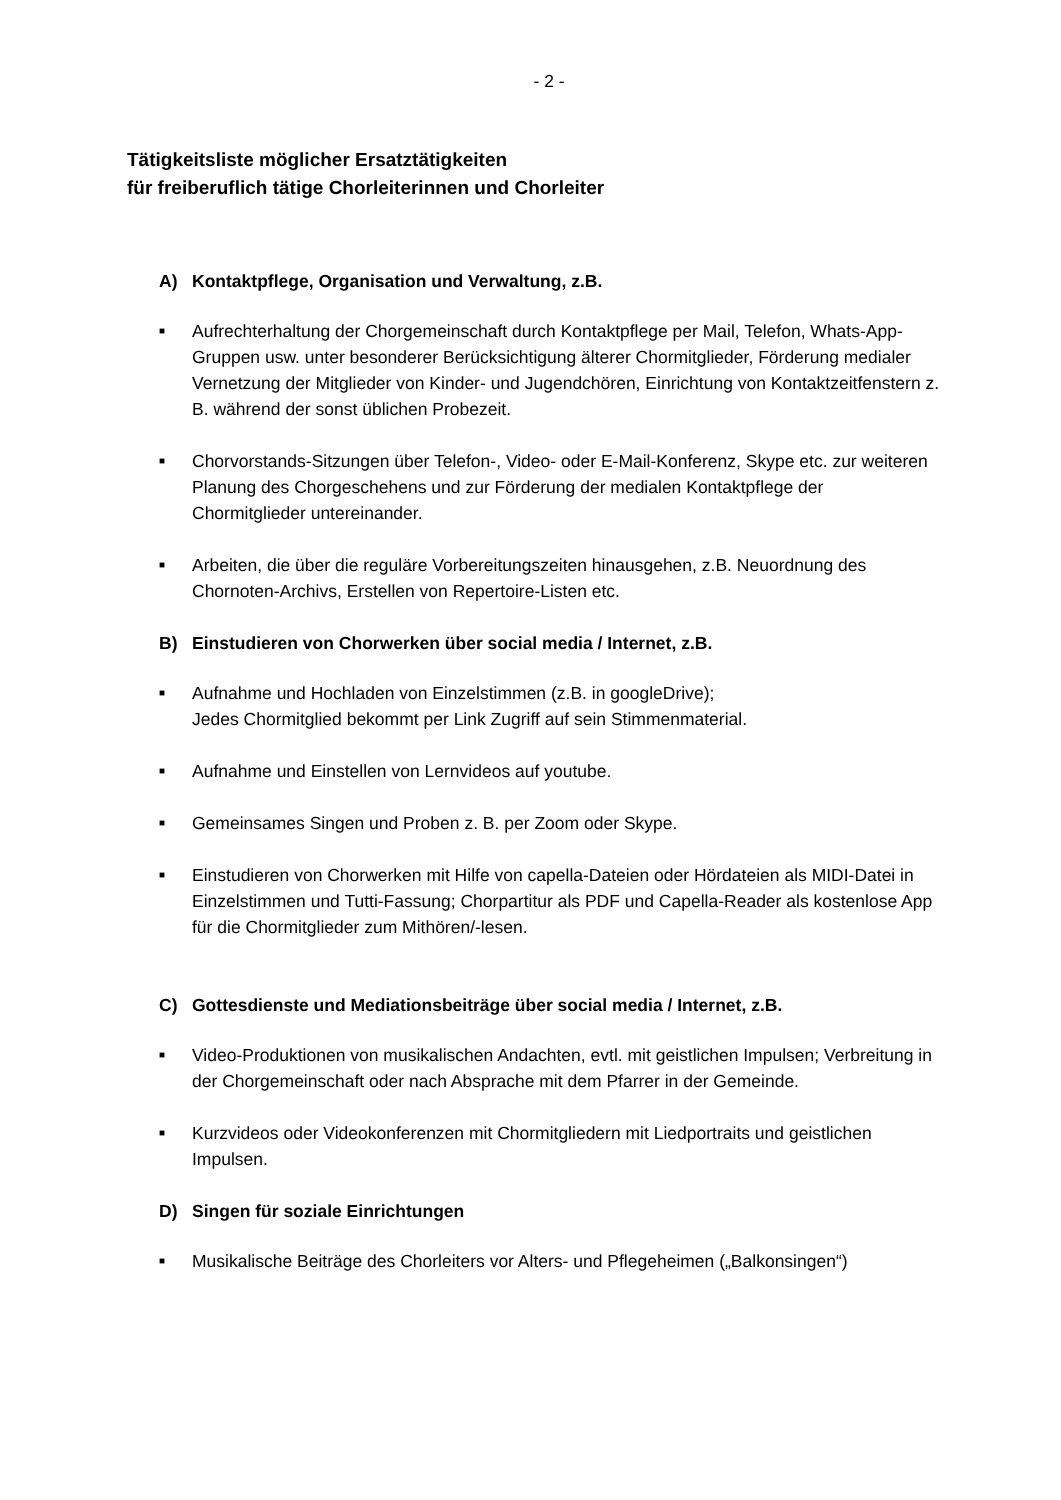- 2 -
Tätigkeitsliste möglicher Ersatztätigkeiten
für freiberuflich tätige Chorleiterinnen und Chorleiter
A) Kontaktpflege, Organisation und Verwaltung, z.B.
■
Aufrechterhaltung der Chorgemeinschaft durch Kontaktpflege per Mail, Telefon, Whats-App-Gruppen usw. unter besonderer Berücksichtigung älterer Chormitglieder, Förderung medialer Vernetzung der Mitglieder von Kinder- und Jugendchören, Einrichtung von Kontaktzeitfenstern z. B. während der sonst üblichen Probezeit.
■
Chorvorstands-Sitzungen über Telefon-, Video- oder E-Mail-Konferenz, Skype etc. zur weiteren Planung des Chorgeschehens und zur Förderung der medialen Kontaktpflege der Chormitglieder untereinander.
■
Arbeiten, die über die reguläre Vorbereitungszeiten hinausgehen, z.B. Neuordnung des Chornoten-Archivs, Erstellen von Repertoire-Listen etc.
B) Einstudieren von Chorwerken über social media / Internet, z.B.
■
Aufnahme und Hochladen von Einzelstimmen (z.B. in googleDrive);
Jedes Chormitglied bekommt per Link Zugriff auf sein Stimmenmaterial.
■
Aufnahme und Einstellen von Lernvideos auf youtube.
■
Gemeinsames Singen und Proben z. B. per Zoom oder Skype.
■
Einstudieren von Chorwerken mit Hilfe von capella-Dateien oder Hördateien als MIDI-Datei in Einzelstimmen und Tutti-Fassung; Chorpartitur als PDF und Capella-Reader als kostenlose App für die Chormitglieder zum Mithören/-lesen.
C) Gottesdienste und Mediationsbeiträge über social media / Internet, z.B.
■
Video-Produktionen von musikalischen Andachten, evtl. mit geistlichen Impulsen; Verbreitung in der Chorgemeinschaft oder nach Absprache mit dem Pfarrer in der Gemeinde.
■
Kurzvideos oder Videokonferenzen mit Chormitgliedern mit Liedportraits und geistlichen Impulsen.
D) Singen für soziale Einrichtungen
■
Musikalische Beiträge des Chorleiters vor Alters- und Pflegeheimen („Balkonsingen“)